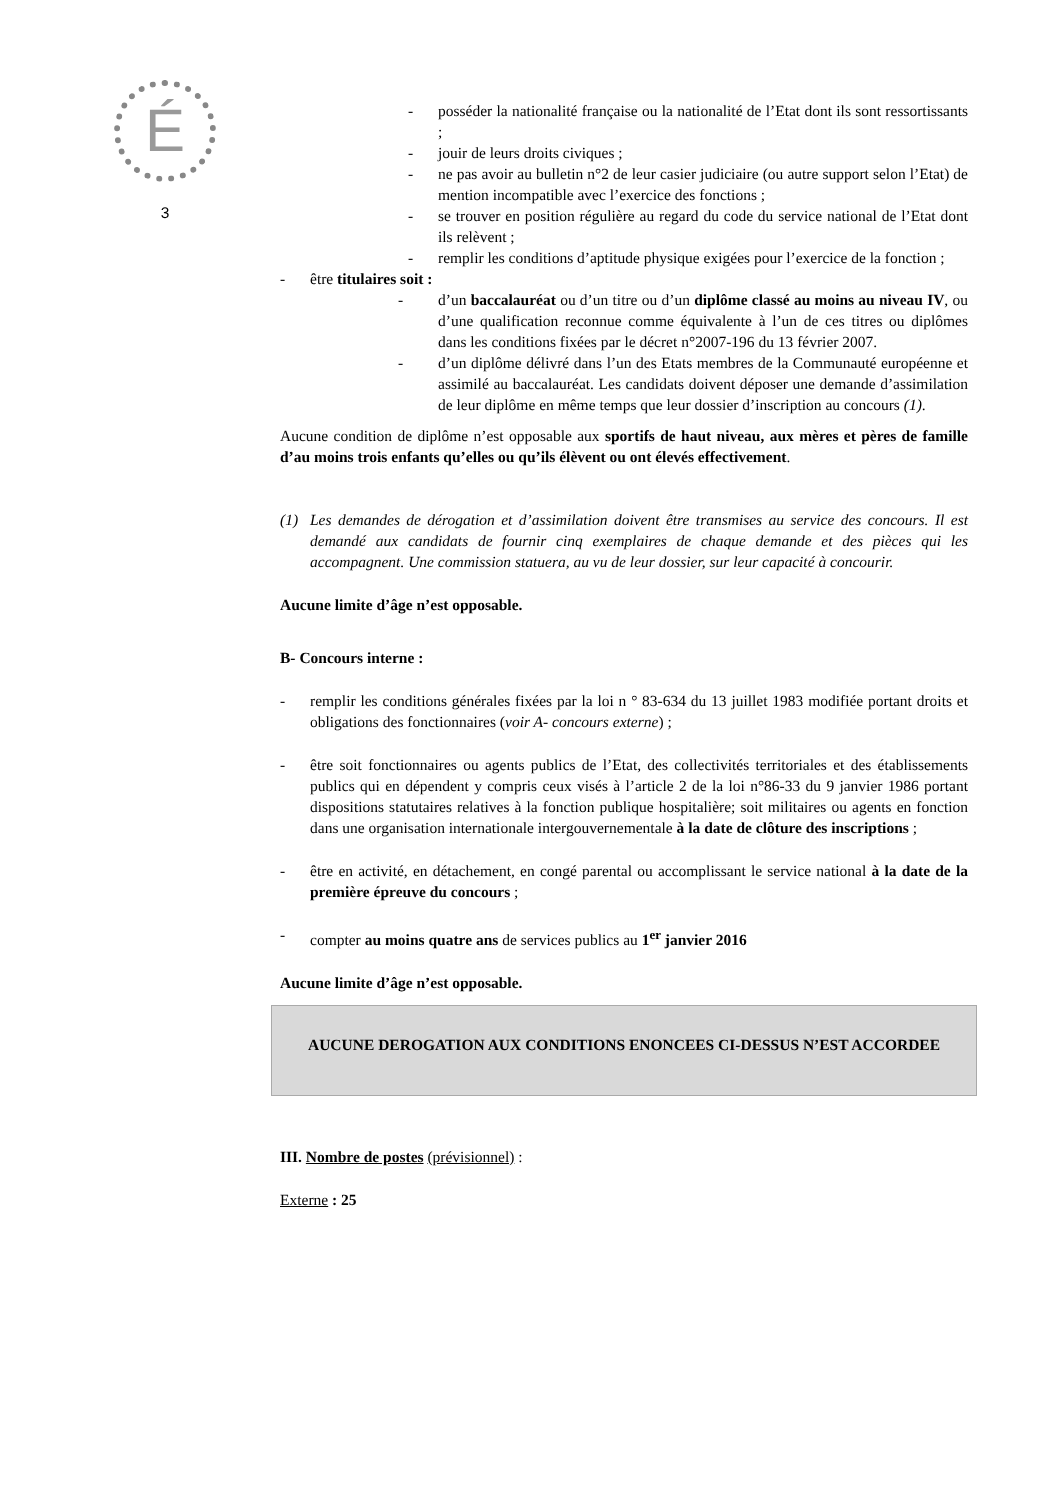É
3
- posséder la nationalité française ou la nationalité de l’Etat dont ils sont ressortissants ;
- jouir de leurs droits civiques ;
- ne pas avoir au bulletin n°2 de leur casier judiciaire (ou autre support selon l’Etat) de mention incompatible avec l’exercice des fonctions ;
- se trouver en position régulière au regard du code du service national de l’Etat dont ils relèvent ;
- remplir les conditions d’aptitude physique exigées pour l’exercice de la fonction ;
- être titulaires soit :
- d’un baccalauréat ou d’un titre ou d’un diplôme classé au moins au niveau IV, ou d’une qualification reconnue comme équivalente à l’un de ces titres ou diplômes dans les conditions fixées par le décret n°2007-196 du 13 février 2007.
- d’un diplôme délivré dans l’un des Etats membres de la Communauté européenne et assimilé au baccalauréat. Les candidats doivent déposer une demande d’assimilation de leur diplôme en même temps que leur dossier d’inscription au concours (1).
Aucune condition de diplôme n’est opposable aux sportifs de haut niveau, aux mères et pères de famille d’au moins trois enfants qu’elles ou qu’ils élèvent ou ont élevés effectivement.
(1) Les demandes de dérogation et d’assimilation doivent être transmises au service des concours. Il est demandé aux candidats de fournir cinq exemplaires de chaque demande et des pièces qui les accompagnent. Une commission statuera, au vu de leur dossier, sur leur capacité à concourir.
Aucune limite d’âge n’est opposable.
B- Concours interne :
- remplir les conditions générales fixées par la loi n ° 83-634 du 13 juillet 1983 modifiée portant droits et obligations des fonctionnaires (voir A- concours externe) ;
- être soit fonctionnaires ou agents publics de l’Etat, des collectivités territoriales et des établissements publics qui en dépendent y compris ceux visés à l’article 2 de la loi n°86-33 du 9 janvier 1986 portant dispositions statutaires relatives à la fonction publique hospitalière; soit militaires ou agents en fonction dans une organisation internationale intergouvernementale à la date de clôture des inscriptions ;
- être en activité, en détachement, en congé parental ou accomplissant le service national à la date de la première épreuve du concours ;
- compter au moins quatre ans de services publics au 1<sup>er</sup> janvier 2016
Aucune limite d’âge n’est opposable.
AUCUNE DEROGATION AUX CONDITIONS ENONCEES CI-DESSUS N’EST ACCORDEE
III. Nombre de postes (prévisionnel) :
Externe : 25